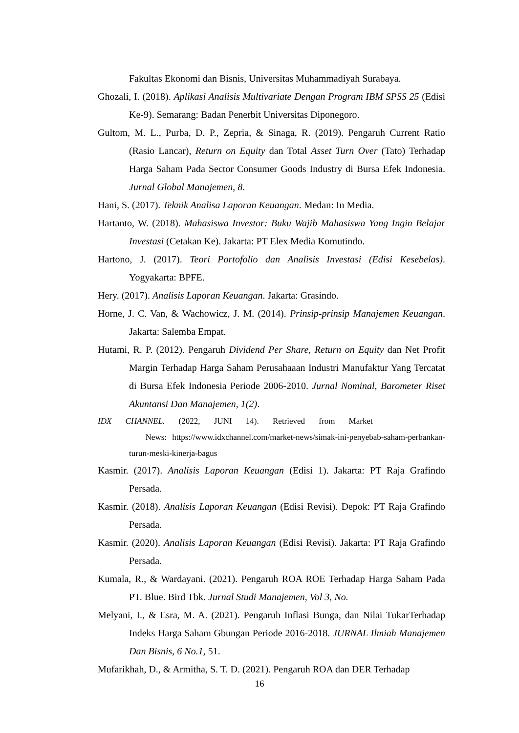Fakultas Ekonomi dan Bisnis, Universitas Muhammadiyah Surabaya.
Ghozali, I. (2018). Aplikasi Analisis Multivariate Dengan Program IBM SPSS 25 (Edisi Ke-9). Semarang: Badan Penerbit Universitas Diponegoro.
Gultom, M. L., Purba, D. P., Zepria, & Sinaga, R. (2019). Pengaruh Current Ratio (Rasio Lancar), Return on Equity dan Total Asset Turn Over (Tato) Terhadap Harga Saham Pada Sector Consumer Goods Industry di Bursa Efek Indonesia. Jurnal Global Manajemen, 8.
Hani, S. (2017). Teknik Analisa Laporan Keuangan. Medan: In Media.
Hartanto, W. (2018). Mahasiswa Investor: Buku Wajib Mahasiswa Yang Ingin Belajar Investasi (Cetakan Ke). Jakarta: PT Elex Media Komutindo.
Hartono, J. (2017). Teori Portofolio dan Analisis Investasi (Edisi Kesebelas). Yogyakarta: BPFE.
Hery. (2017). Analisis Laporan Keuangan. Jakarta: Grasindo.
Horne, J. C. Van, & Wachowicz, J. M. (2014). Prinsip-prinsip Manajemen Keuangan. Jakarta: Salemba Empat.
Hutami, R. P. (2012). Pengaruh Dividend Per Share, Return on Equity dan Net Profit Margin Terhadap Harga Saham Perusahaaan Industri Manufaktur Yang Tercatat di Bursa Efek Indonesia Periode 2006-2010. Jurnal Nominal, Barometer Riset Akuntansi Dan Manajemen, 1(2).
IDX CHANNEL. (2022, JUNI 14). Retrieved from Market
News: https://www.idxchannel.com/market-news/simak-ini-penyebab-saham-perbankan-turun-meski-kinerja-bagus
Kasmir. (2017). Analisis Laporan Keuangan (Edisi 1). Jakarta: PT Raja Grafindo Persada.
Kasmir. (2018). Analisis Laporan Keuangan (Edisi Revisi). Depok: PT Raja Grafindo Persada.
Kasmir. (2020). Analisis Laporan Keuangan (Edisi Revisi). Jakarta: PT Raja Grafindo Persada.
Kumala, R., & Wardayani. (2021). Pengaruh ROA ROE Terhadap Harga Saham Pada PT. Blue. Bird Tbk. Jurnal Studi Manajemen, Vol 3, No.
Melyani, I., & Esra, M. A. (2021). Pengaruh Inflasi Bunga, dan Nilai TukarTerhadap Indeks Harga Saham Gbungan Periode 2016-2018. JURNAL Ilmiah Manajemen Dan Bisnis, 6 No.1, 51.
Mufarikhah, D., & Armitha, S. T. D. (2021). Pengaruh ROA dan DER Terhadap
16